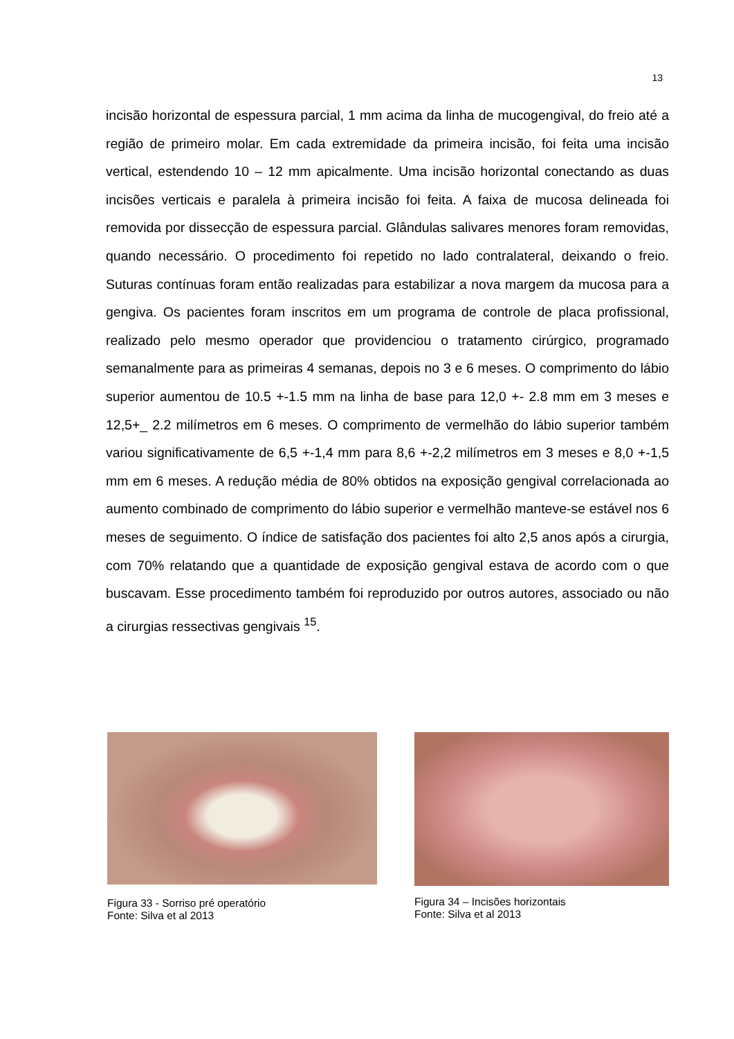13
incisão horizontal de espessura parcial, 1 mm acima da linha de mucogengival, do freio até a região de primeiro molar. Em cada extremidade da primeira incisão, foi feita uma incisão vertical, estendendo 10 – 12 mm apicalmente. Uma incisão horizontal conectando as duas incisões verticais e paralela à primeira incisão foi feita. A faixa de mucosa delineada foi removida por dissecção de espessura parcial. Glândulas salivares menores foram removidas, quando necessário. O procedimento foi repetido no lado contralateral, deixando o freio. Suturas contínuas foram então realizadas para estabilizar a nova margem da mucosa para a gengiva. Os pacientes foram inscritos em um programa de controle de placa profissional, realizado pelo mesmo operador que providenciou o tratamento cirúrgico, programado semanalmente para as primeiras 4 semanas, depois no 3 e 6 meses. O comprimento do lábio superior aumentou de 10.5 +-1.5 mm na linha de base para 12,0 +- 2.8 mm em 3 meses e 12,5+_ 2.2 milímetros em 6 meses. O comprimento de vermelhão do lábio superior também variou significativamente de 6,5 +-1,4 mm para 8,6 +-2,2 milímetros em 3 meses e 8,0 +-1,5 mm em 6 meses. A redução média de 80% obtidos na exposição gengival correlacionada ao aumento combinado de comprimento do lábio superior e vermelhão manteve-se estável nos 6 meses de seguimento. O índice de satisfação dos pacientes foi alto 2,5 anos após a cirurgia, com 70% relatando que a quantidade de exposição gengival estava de acordo com o que buscavam. Esse procedimento também foi reproduzido por outros autores, associado ou não a cirurgias ressectivas gengivais <sup>15</sup>.
Figura 33 - Sorriso pré operatório
Fonte: Silva et al 2013
Figura 34 – Incisões horizontais
Fonte: Silva et al 2013